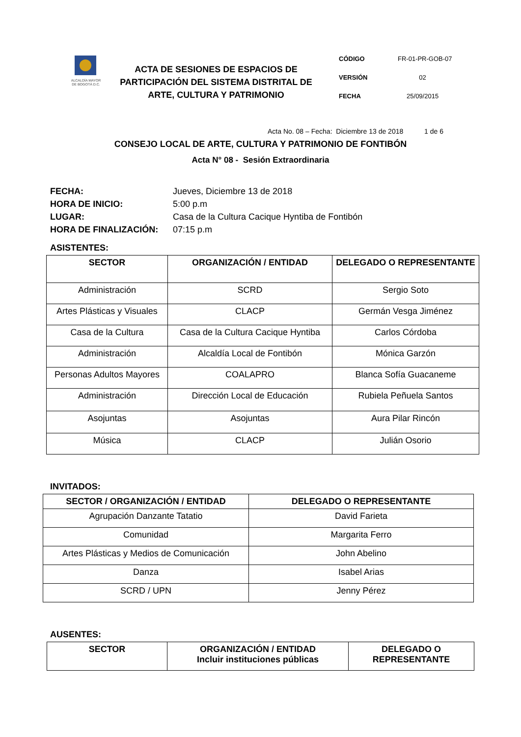ALCALDÍA MAYOR
DE BOGOTÁ D.C.
ACTA DE SESIONES DE ESPACIOS DE PARTICIPACIÓN DEL SISTEMA DISTRITAL DE ARTE, CULTURA Y PATRIMONIO
CÓDIGO FR-01-PR-GOB-07
VERSIÓN 02
FECHA 25/09/2015
Acta No. 08 – Fecha: Diciembre 13 de 2018 1 de 6
CONSEJO LOCAL DE ARTE, CULTURA Y PATRIMONIO DE FONTIBÓN
Acta N° 08 - Sesión Extraordinaria
FECHA: Jueves, Diciembre 13 de 2018
HORA DE INICIO: 5:00 p.m
LUGAR: Casa de la Cultura Cacique Hyntiba de Fontibón
HORA DE FINALIZACIÓN: 07:15 p.m
ASISTENTES:
| SECTOR | ORGANIZACIÓN / ENTIDAD | DELEGADO O REPRESENTANTE |
| --- | --- | --- |
| Administración | SCRD | Sergio Soto |
| Artes Plásticas y Visuales | CLACP | Germán Vesga Jiménez |
| Casa de la Cultura | Casa de la Cultura Cacique Hyntiba | Carlos Córdoba |
| Administración | Alcaldía Local de Fontibón | Mónica Garzón |
| Personas Adultos Mayores | COALAPRO | Blanca Sofía Guacaneme |
| Administración | Dirección Local de Educación | Rubiela Peñuela Santos |
| Asojuntas | Asojuntas | Aura Pilar Rincón |
| Música | CLACP | Julián Osorio |
INVITADOS:
| SECTOR / ORGANIZACIÓN / ENTIDAD | DELEGADO O REPRESENTANTE |
| --- | --- |
| Agrupación Danzante Tatatio | David Farieta |
| Comunidad | Margarita Ferro |
| Artes Plásticas y Medios de Comunicación | John Abelino |
| Danza | Isabel Arias |
| SCRD / UPN | Jenny Pérez |
AUSENTES:
| SECTOR | ORGANIZACIÓN / ENTIDAD Incluir instituciones públicas | DELEGADO O REPRESENTANTE |
| --- | --- | --- |